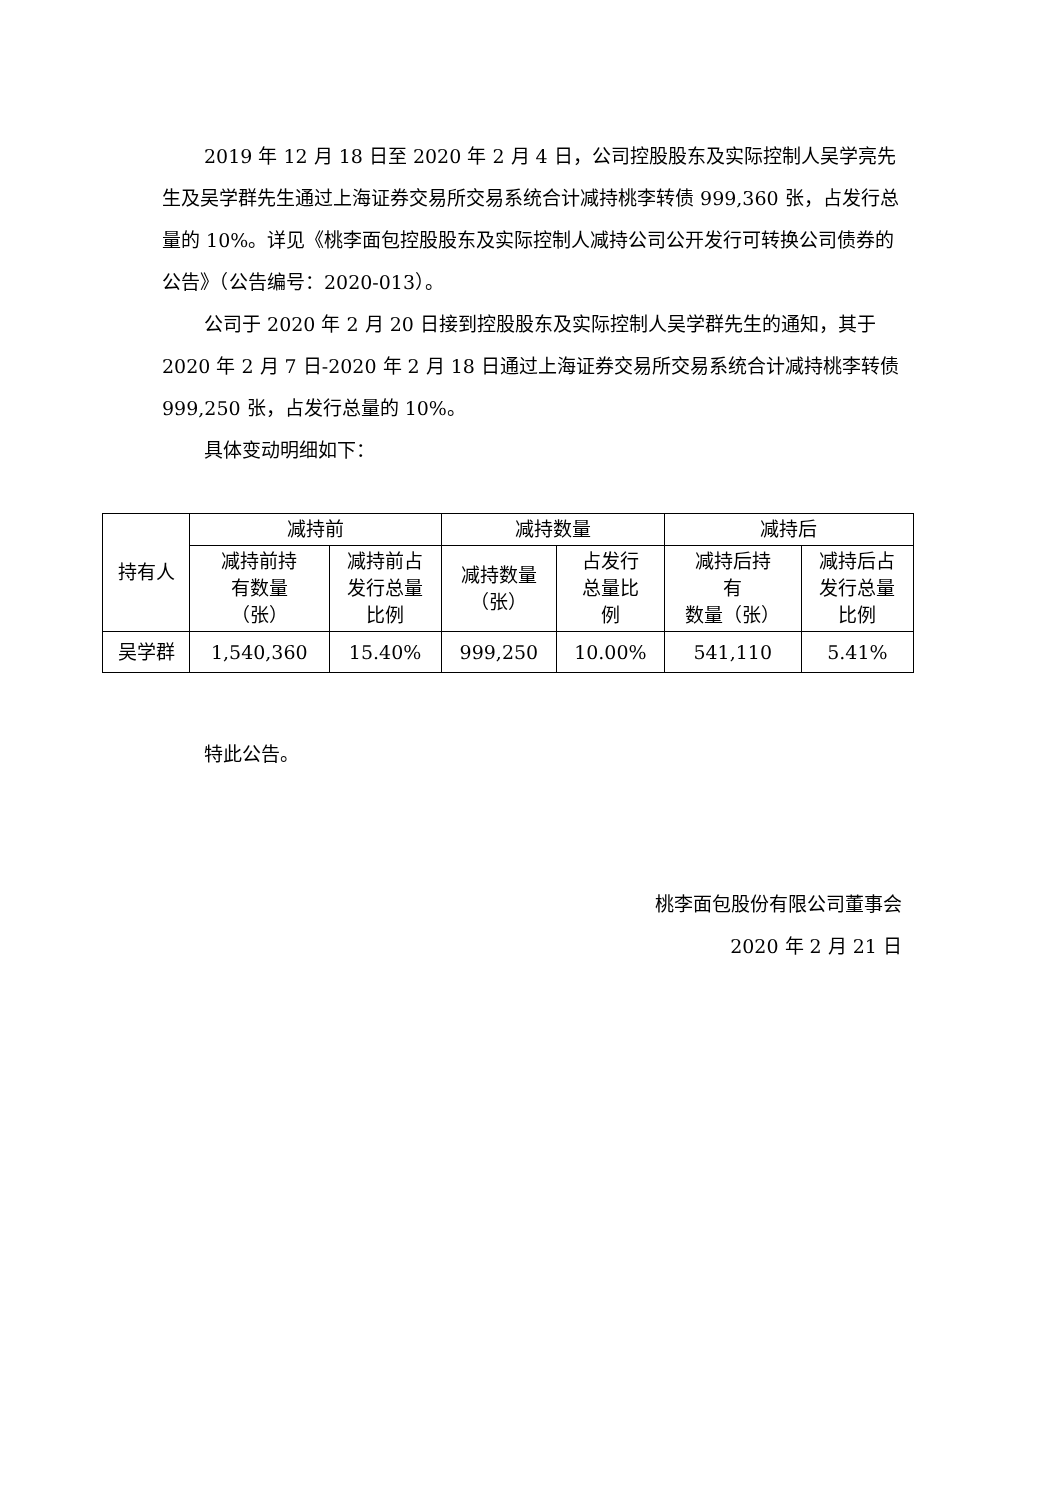2019 年 12 月 18 日至 2020 年 2 月 4 日，公司控股股东及实际控制人吴学亮先生及吴学群先生通过上海证券交易所交易系统合计减持桃李转债 999,360 张，占发行总量的 10%。详见《桃李面包控股股东及实际控制人减持公司公开发行可转换公司债券的公告》（公告编号：2020-013）。
公司于 2020 年 2 月 20 日接到控股股东及实际控制人吴学群先生的通知，其于 2020 年 2 月 7 日-2020 年 2 月 18 日通过上海证券交易所交易系统合计减持桃李转债 999,250 张，占发行总量的 10%。
具体变动明细如下：
| 持有人 | 减持前 | | 减持数量 | | 减持后 | |
| --- | --- | --- | --- | --- | --- | --- |
| | 减持前持 有数量 （张） | 减持前占 发行总量 比例 | 减持数量 （张） | 占发行 总量比 例 | 减持后持 有 数量（张） | 减持后占 发行总量 比例 |
| 吴学群 | 1,540,360 | 15.40% | 999,250 | 10.00% | 541,110 | 5.41% |
特此公告。
桃李面包股份有限公司董事会
2020 年 2 月 21 日